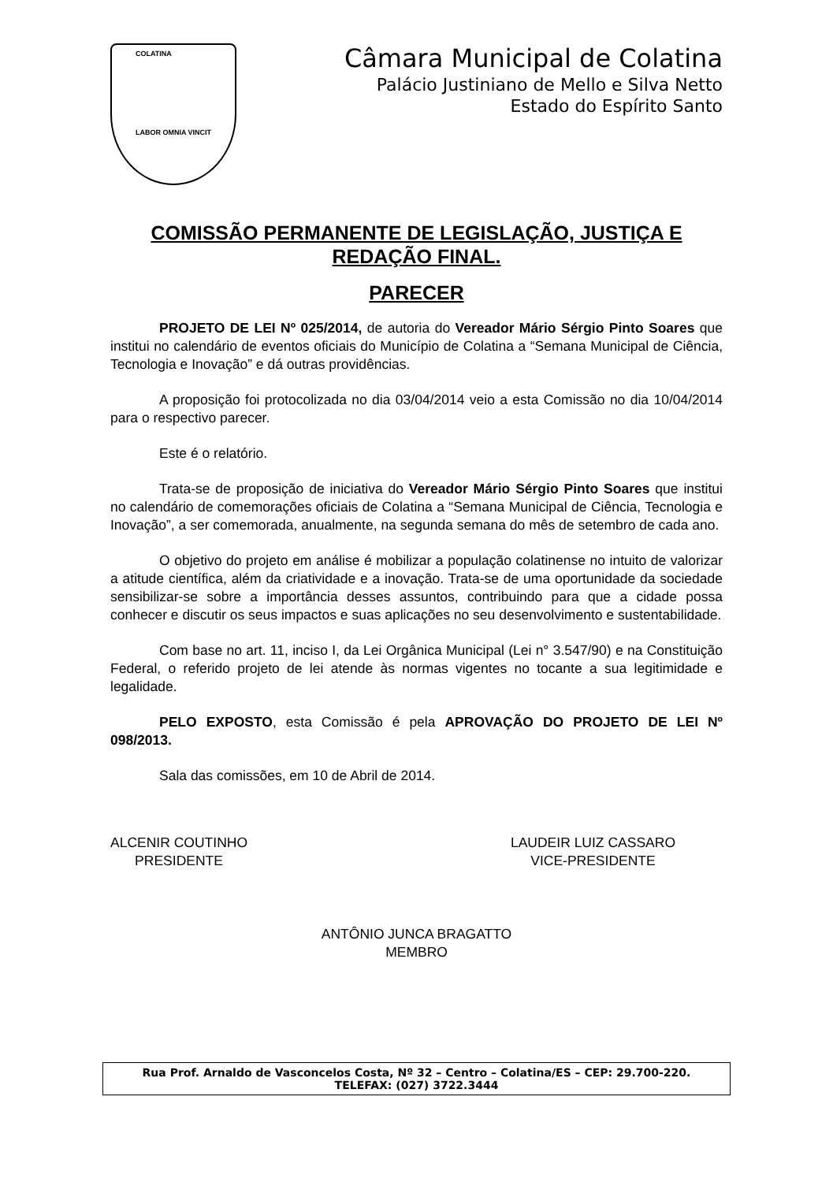COLATINA
LABOR OMNIA VINCIT
Câmara Municipal de Colatina
Palácio Justiniano de Mello e Silva Netto
Estado do Espírito Santo
COMISSÃO PERMANENTE DE LEGISLAÇÃO, JUSTIÇA E REDAÇÃO FINAL.
PARECER
PROJETO DE LEI Nº 025/2014, de autoria do Vereador Mário Sérgio Pinto Soares que institui no calendário de eventos oficiais do Município de Colatina a “Semana Municipal de Ciência, Tecnologia e Inovação” e dá outras providências.
A proposição foi protocolizada no dia 03/04/2014 veio a esta Comissão no dia 10/04/2014 para o respectivo parecer.
Este é o relatório.
Trata-se de proposição de iniciativa do Vereador Mário Sérgio Pinto Soares que institui no calendário de comemorações oficiais de Colatina a “Semana Municipal de Ciência, Tecnologia e Inovação”, a ser comemorada, anualmente, na segunda semana do mês de setembro de cada ano.
O objetivo do projeto em análise é mobilizar a população colatinense no intuito de valorizar a atitude científica, além da criatividade e a inovação. Trata-se de uma oportunidade da sociedade sensibilizar-se sobre a importância desses assuntos, contribuindo para que a cidade possa conhecer e discutir os seus impactos e suas aplicações no seu desenvolvimento e sustentabilidade.
Com base no art. 11, inciso I, da Lei Orgânica Municipal (Lei n° 3.547/90) e na Constituição Federal, o referido projeto de lei atende às normas vigentes no tocante a sua legitimidade e legalidade.
PELO EXPOSTO, esta Comissão é pela APROVAÇÃO DO PROJETO DE LEI Nº 098/2013.
Sala das comissões, em 10 de Abril de 2014.
ALCENIR COUTINHO
PRESIDENTE
LAUDEIR LUIZ CASSARO
VICE-PRESIDENTE
ANTÔNIO JUNCA BRAGATTO
MEMBRO
Rua Prof. Arnaldo de Vasconcelos Costa, Nº 32 – Centro – Colatina/ES – CEP: 29.700-220.
TELEFAX: (027) 3722.3444